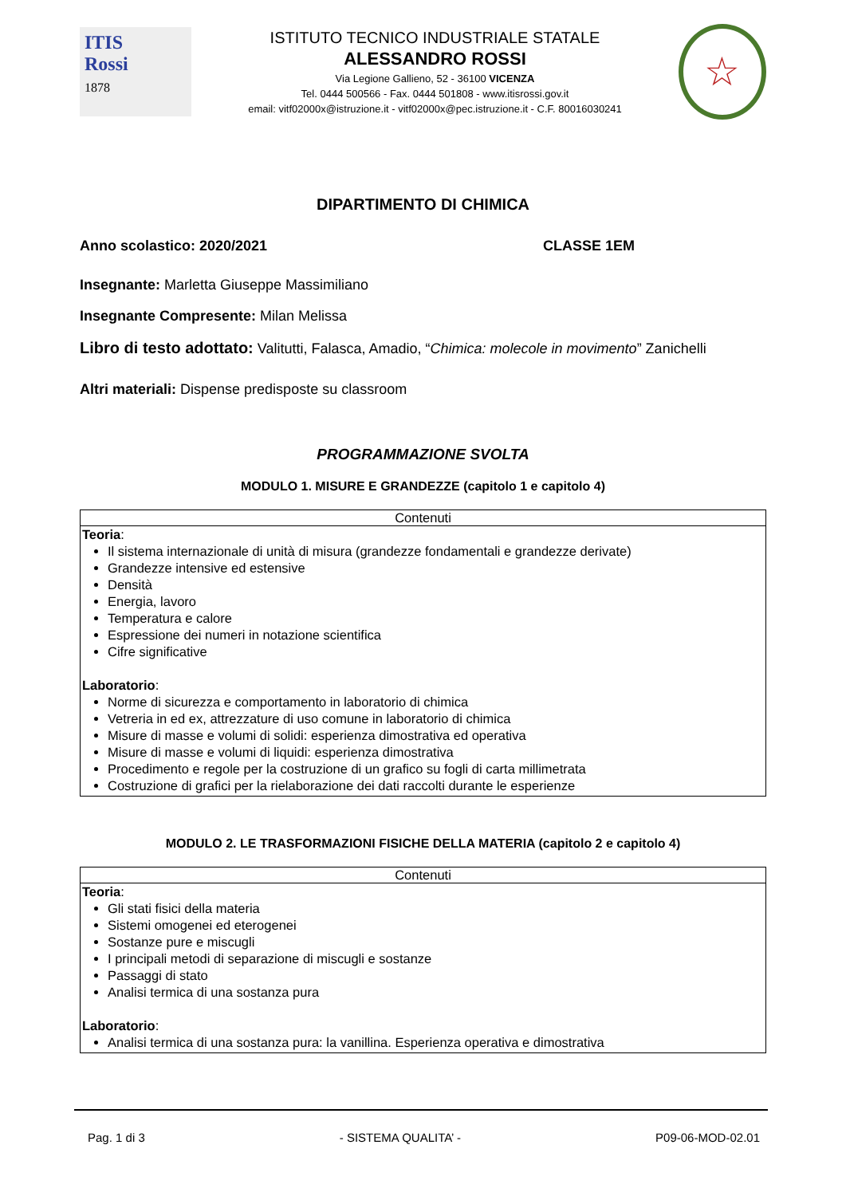ITIS
Rossi
1878
ISTITUTO TECNICO INDUSTRIALE STATALE
ALESSANDRO ROSSI
Via Legione Gallieno, 52 - 36100 VICENZA
Tel. 0444 500566 - Fax. 0444 501808 - www.itisrossi.gov.it
email: vitf02000x@istruzione.it - vitf02000x@pec.istruzione.it - C.F. 80016030241
☆
DIPARTIMENTO DI CHIMICA
Anno scolastico: 2020/2021 CLASSE 1EM
Insegnante: Marletta Giuseppe Massimiliano
Insegnante Compresente: Milan Melissa
Libro di testo adottato: Valitutti, Falasca, Amadio, “Chimica: molecole in movimento” Zanichelli
Altri materiali: Dispense predisposte su classroom
PROGRAMMAZIONE SVOLTA
MODULO 1. MISURE E GRANDEZZE (capitolo 1 e capitolo 4)
| Contenuti |
| --- |
| Teoria : Il sistema internazionale di unità di misura (grandezze fondamentali e grandezze derivate) Grandezze intensive ed estensive Densità Energia, lavoro Temperatura e calore Espressione dei numeri in notazione scientifica Cifre significative Laboratorio : Norme di sicurezza e comportamento in laboratorio di chimica Vetreria in ed ex, attrezzature di uso comune in laboratorio di chimica Misure di masse e volumi di solidi: esperienza dimostrativa ed operativa Misure di masse e volumi di liquidi: esperienza dimostrativa Procedimento e regole per la costruzione di un grafico su fogli di carta millimetrata Costruzione di grafici per la rielaborazione dei dati raccolti durante le esperienze |
MODULO 2. LE TRASFORMAZIONI FISICHE DELLA MATERIA (capitolo 2 e capitolo 4)
| Contenuti |
| --- |
| Teoria : Gli stati fisici della materia Sistemi omogenei ed eterogenei Sostanze pure e miscugli I principali metodi di separazione di miscugli e sostanze Passaggi di stato Analisi termica di una sostanza pura Laboratorio : Analisi termica di una sostanza pura: la vanillina. Esperienza operativa e dimostrativa |
Pag. 1 di 3 - SISTEMA QUALITA’ - P09-06-MOD-02.01